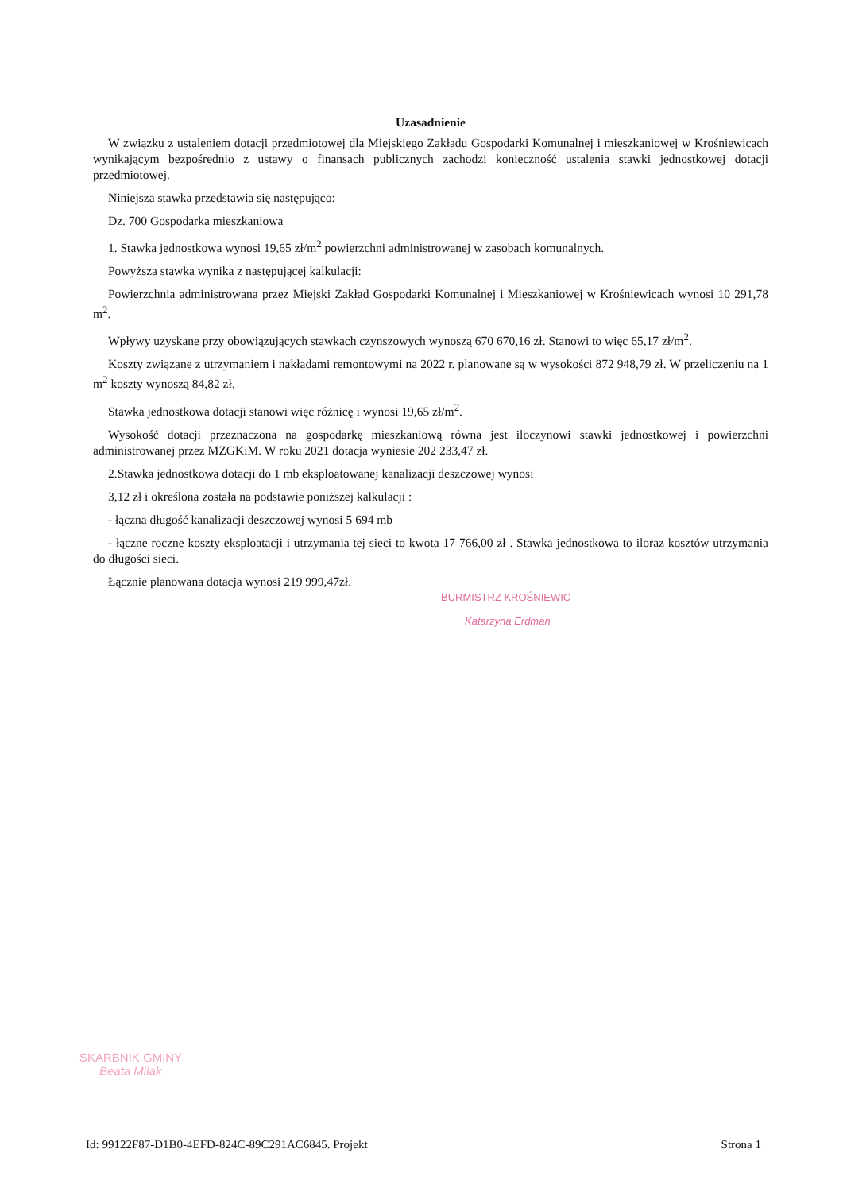Uzasadnienie
W związku z ustaleniem dotacji przedmiotowej dla Miejskiego Zakładu Gospodarki Komunalnej i mieszkaniowej w Krośniewicach wynikającym bezpośrednio z ustawy o finansach publicznych zachodzi konieczność ustalenia stawki jednostkowej dotacji przedmiotowej.
Niniejsza stawka przedstawia się następująco:
Dz. 700 Gospodarka mieszkaniowa
1. Stawka jednostkowa wynosi 19,65 zł/m<sup>2</sup> powierzchni administrowanej w zasobach komunalnych.
Powyższa stawka wynika z następującej kalkulacji:
Powierzchnia administrowana przez Miejski Zakład Gospodarki Komunalnej i Mieszkaniowej w Krośniewicach wynosi 10 291,78 m<sup>2</sup>.
Wpływy uzyskane przy obowiązujących stawkach czynszowych wynoszą 670 670,16 zł. Stanowi to więc 65,17 zł/m<sup>2</sup>.
Koszty związane z utrzymaniem i nakładami remontowymi na 2022 r. planowane są w wysokości 872 948,79 zł. W przeliczeniu na 1 m<sup>2</sup> koszty wynoszą 84,82 zł.
Stawka jednostkowa dotacji stanowi więc różnicę i wynosi 19,65 zł/m<sup>2</sup>.
Wysokość dotacji przeznaczona na gospodarkę mieszkaniową równa jest iloczynowi stawki jednostkowej i powierzchni administrowanej przez MZGKiM. W roku 2021 dotacja wyniesie 202 233,47 zł.
2.Stawka jednostkowa dotacji do 1 mb eksploatowanej kanalizacji deszczowej wynosi
3,12 zł i określona została na podstawie poniższej kalkulacji :
- łączna długość kanalizacji deszczowej wynosi 5 694 mb
- łączne roczne koszty eksploatacji i utrzymania tej sieci to kwota 17 766,00 zł . Stawka jednostkowa to iloraz kosztów utrzymania do długości sieci.
Łącznie planowana dotacja wynosi 219 999,47zł.
BURMISTRZ KROŚNIEWIC
Katarzyna Erdman
SKARBNIK GMINY
Beata Milak
Id: 99122F87-D1B0-4EFD-824C-89C291AC6845. Projekt Strona 1